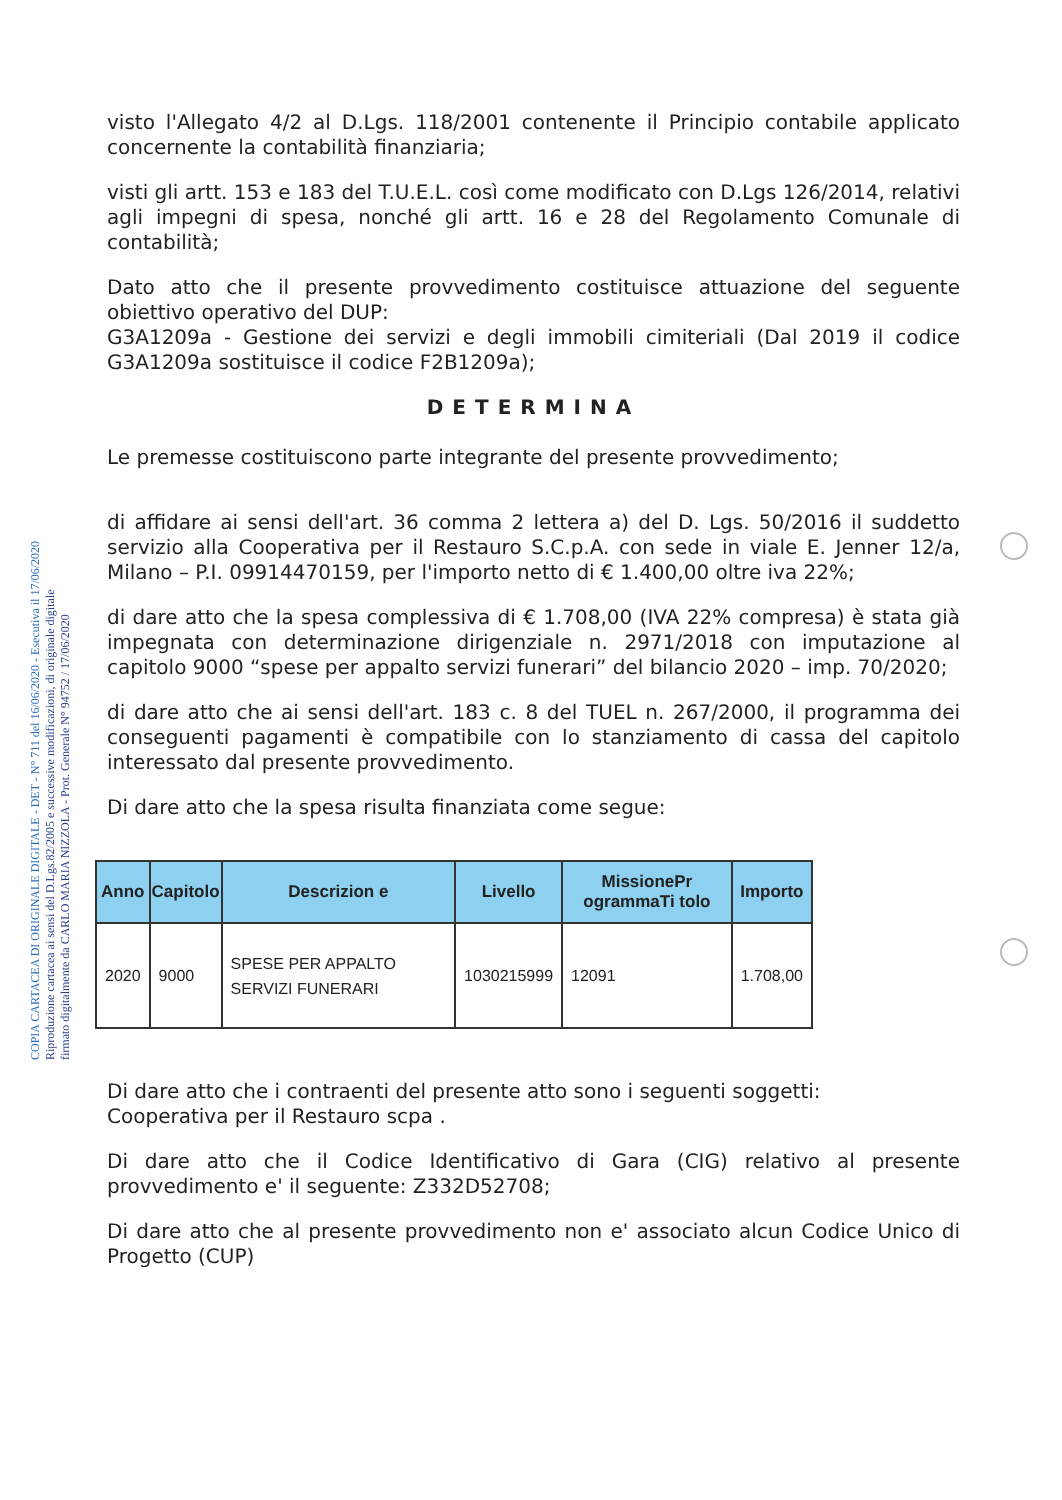COPIA CARTACEA DI ORIGINALE DIGITALE - DET - N° 711 del 16/06/2020 - Esecutiva il 17/06/2020
Riproduzione cartacea ai sensi del D.Lgs.82/2005 e successive modificazioni, di originale digitale
firmato digitalmente da CARLO MARIA NIZZOLA - Prot. Generale N° 94752 / 17/06/2020
visto l'Allegato 4/2 al D.Lgs. 118/2001 contenente il Principio contabile applicato concernente la contabilità finanziaria;
visti gli artt. 153 e 183 del T.U.E.L. così come modificato con D.Lgs 126/2014, relativi agli impegni di spesa, nonché gli artt. 16 e 28 del Regolamento Comunale di contabilità;
Dato atto che il presente provvedimento costituisce attuazione del seguente obiettivo operativo del DUP:
G3A1209a - Gestione dei servizi e degli immobili cimiteriali (Dal 2019 il codice G3A1209a sostituisce il codice F2B1209a);
DETERMINA
Le premesse costituiscono parte integrante del presente provvedimento;
di affidare ai sensi dell'art. 36 comma 2 lettera a) del D. Lgs. 50/2016 il suddetto servizio alla Cooperativa per il Restauro S.C.p.A. con sede in viale E. Jenner 12/a, Milano – P.I. 09914470159, per l'importo netto di € 1.400,00 oltre iva 22%;
di dare atto che la spesa complessiva di € 1.708,00 (IVA 22% compresa) è stata già impegnata con determinazione dirigenziale n. 2971/2018 con imputazione al capitolo 9000 “spese per appalto servizi funerari” del bilancio 2020 – imp. 70/2020;
di dare atto che ai sensi dell'art. 183 c. 8 del TUEL n. 267/2000, il programma dei conseguenti pagamenti è compatibile con lo stanziamento di cassa del capitolo interessato dal presente provvedimento.
Di dare atto che la spesa risulta finanziata come segue:
| Anno | Capitolo | Descrizion e | Livello | MissionePr ogrammaTi tolo | Importo |
| --- | --- | --- | --- | --- | --- |
| 2020 | 9000 | SPESE PER APPALTO SERVIZI FUNERARI | 1030215999 | 12091 | 1.708,00 |
Di dare atto che i contraenti del presente atto sono i seguenti soggetti:
Cooperativa per il Restauro scpa .
Di dare atto che il Codice Identificativo di Gara (CIG) relativo al presente provvedimento e' il seguente: Z332D52708;
Di dare atto che al presente provvedimento non e' associato alcun Codice Unico di Progetto (CUP)